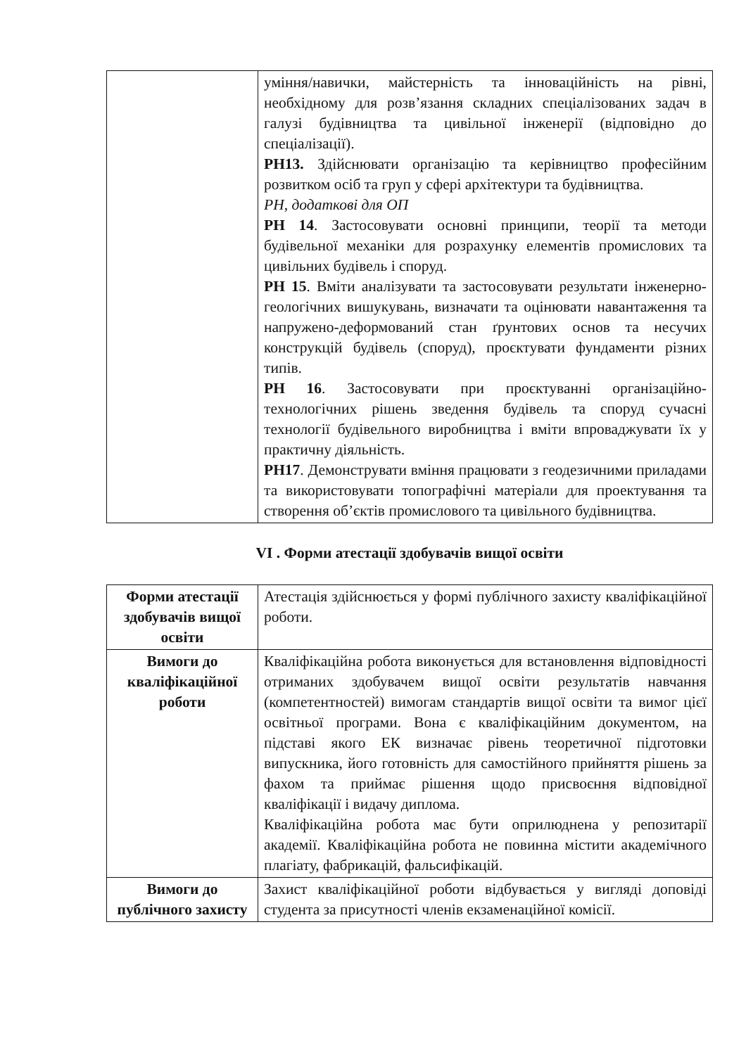| | уміння/навички, майстерність та інноваційність на рівні, необхідному для розв’язання складних спеціалізованих задач в галузі будівництва та цивільної інженерії (відповідно до спеціалізації). РН13. Здійснювати організацію та керівництво професійним розвитком осіб та груп у сфері архітектури та будівництва. РН, додаткові для ОП РН 14 . Застосовувати основні принципи, теорії та методи будівельної механіки для розрахунку елементів промислових та цивільних будівель і споруд. РН 15 . Вміти аналізувати та застосовувати результати інженерно-геологічних вишукувань, визначати та оцінювати навантаження та напружено-деформований стан ґрунтових основ та несучих конструкцій будівель (споруд), проєктувати фундаменти різних типів. РН 16 . Застосовувати при проєктуванні організаційно-технологічних рішень зведення будівель та споруд сучасні технології будівельного виробництва і вміти впроваджувати їх у практичну діяльність. РН17 . Демонструвати вміння працювати з геодезичними приладами та використовувати топографічні матеріали для проектування та створення об’єктів промислового та цивільного будівництва. |
VI . Форми атестації здобувачів вищої освіти
| Форми атестації здобувачів вищої освіти | Атестація здійснюється у формі публічного захисту кваліфікаційної роботи. |
| Вимоги до кваліфікаційної роботи | Кваліфікаційна робота виконується для встановлення відповідності отриманих здобувачем вищої освіти результатів навчання (компетентностей) вимогам стандартів вищої освіти та вимог цієї освітньої програми. Вона є кваліфікаційним документом, на підставі якого ЕК визначає рівень теоретичної підготовки випускника, його готовність для самостійного прийняття рішень за фахом та приймає рішення щодо присвоєння відповідної кваліфікації і видачу диплома. Кваліфікаційна робота має бути оприлюднена у репозитарії академії. Кваліфікаційна робота не повинна містити академічного плагіату, фабрикацій, фальсифікацій. |
| Вимоги до публічного захисту | Захист кваліфікаційної роботи відбувається у вигляді доповіді студента за присутності членів екзаменаційної комісії. |